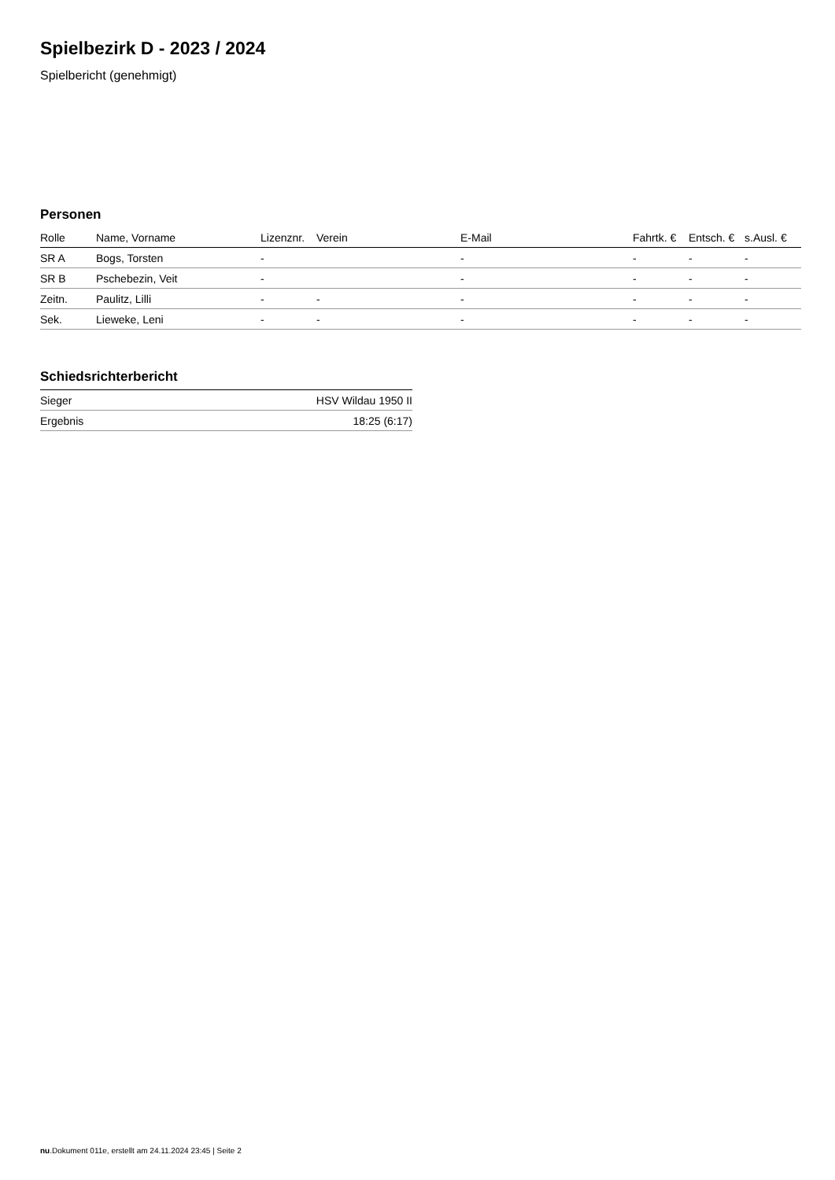Spielbezirk D - 2023 / 2024
Spielbericht (genehmigt)
Personen
| Rolle | Name, Vorname | Lizenznr. | Verein | E-Mail | Fahrtk. € | Entsch. € | s.Ausl. € |
| --- | --- | --- | --- | --- | --- | --- | --- |
| SR A | Bogs, Torsten | - | | - | - | - | - |
| SR B | Pschebezin, Veit | - | | - | - | - | - |
| Zeitn. | Paulitz, Lilli | - | - | - | - | - | - |
| Sek. | Lieweke, Leni | - | - | - | - | - | - |
Schiedsrichterbericht
| Sieger | HSV Wildau 1950 II |
| Ergebnis | 18:25 (6:17) |
nu.Dokument 011e, erstellt am 24.11.2024 23:45 | Seite 2